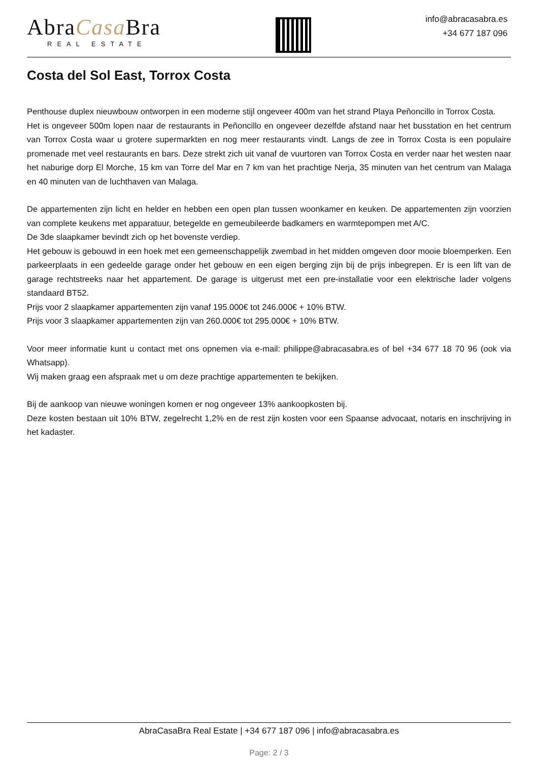AbraCasa Bra
REAL ESTATE
info@abracasabra.es
+34 677 187 096
Costa del Sol East, Torrox Costa
Penthouse duplex nieuwbouw ontworpen in een moderne stijl ongeveer 400m van het strand Playa Peñoncillo in Torrox Costa.
Het is ongeveer 500m lopen naar de restaurants in Peñoncillo en ongeveer dezelfde afstand naar het busstation en het centrum van Torrox Costa waar u grotere supermarkten en nog meer restaurants vindt. Langs de zee in Torrox Costa is een populaire promenade met veel restaurants en bars. Deze strekt zich uit vanaf de vuurtoren van Torrox Costa en verder naar het westen naar het naburige dorp El Morche, 15 km van Torre del Mar en 7 km van het prachtige Nerja, 35 minuten van het centrum van Malaga en 40 minuten van de luchthaven van Malaga.
De appartementen zijn licht en helder en hebben een open plan tussen woonkamer en keuken. De appartementen zijn voorzien van complete keukens met apparatuur, betegelde en gemeubileerde badkamers en warmtepompen met A/C.
De 3de slaapkamer bevindt zich op het bovenste verdiep.
Het gebouw is gebouwd in een hoek met een gemeenschappelijk zwembad in het midden omgeven door mooie bloemperken. Een parkeerplaats in een gedeelde garage onder het gebouw en een eigen berging zijn bij de prijs inbegrepen. Er is een lift van de garage rechtstreeks naar het appartement. De garage is uitgerust met een pre-installatie voor een elektrische lader volgens standaard BT52.
Prijs voor 2 slaapkamer appartementen zijn vanaf 195.000€ tot 246.000€ + 10% BTW.
Prijs voor 3 slaapkamer appartementen zijn van 260.000€ tot 295.000€ + 10% BTW.
Voor meer informatie kunt u contact met ons opnemen via e-mail: philippe@abracasabra.es of bel +34 677 18 70 96 (ook via Whatsapp).
Wij maken graag een afspraak met u om deze prachtige appartementen te bekijken.
Bij de aankoop van nieuwe woningen komen er nog ongeveer 13% aankoopkosten bij.
Deze kosten bestaan uit 10% BTW, zegelrecht 1,2% en de rest zijn kosten voor een Spaanse advocaat, notaris en inschrijving in het kadaster.
AbraCasaBra Real Estate | +34 677 187 096 | info@abracasabra.es
Page: 2 / 3